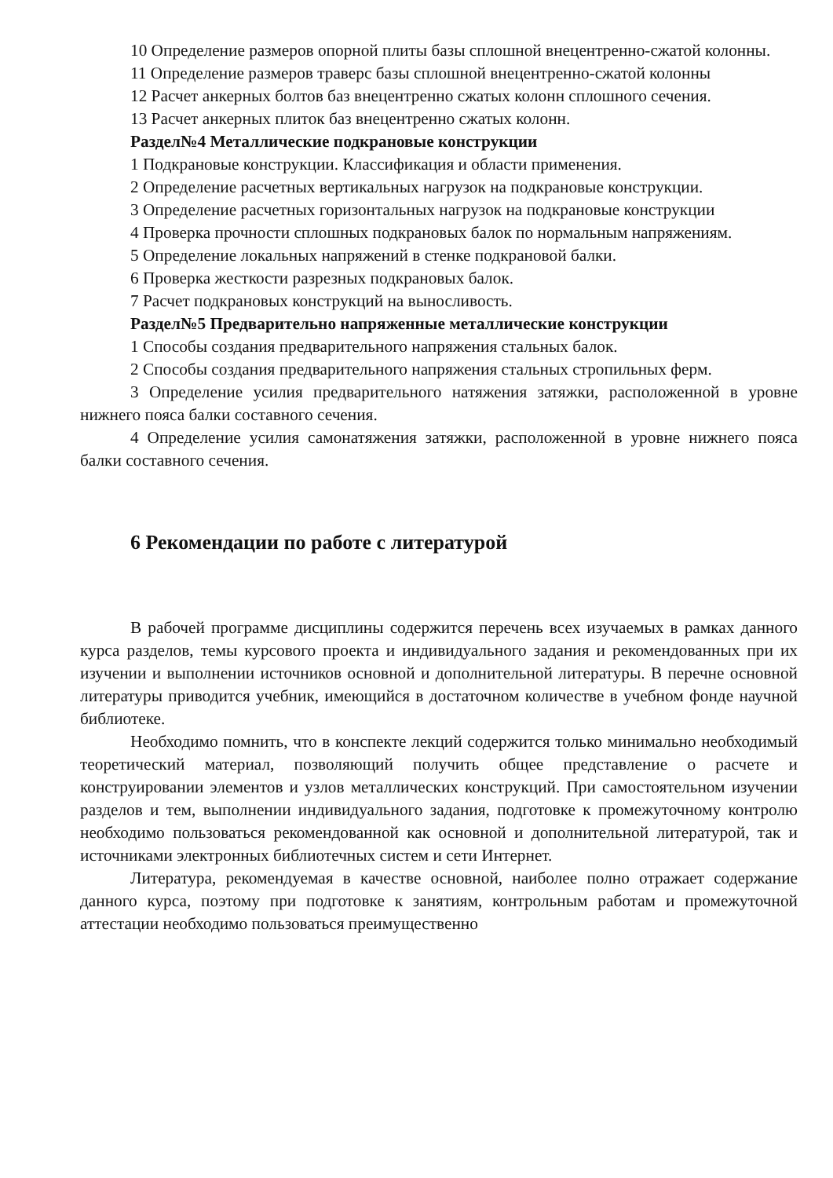10 Определение размеров опорной плиты базы сплошной внецентренно-сжатой колонны.
11 Определение размеров траверс базы сплошной внецентренно-сжатой колонны
12 Расчет анкерных болтов баз внецентренно сжатых колонн сплошного сечения.
13 Расчет анкерных плиток баз внецентренно сжатых колонн.
Раздел№4 Металлические подкрановые конструкции
1 Подкрановые конструкции. Классификация и области применения.
2 Определение расчетных вертикальных нагрузок на подкрановые конструкции.
3 Определение расчетных горизонтальных нагрузок на подкрановые конструкции
4 Проверка прочности сплошных подкрановых балок по нормальным напряжениям.
5 Определение локальных напряжений в стенке подкрановой балки.
6 Проверка жесткости разрезных подкрановых балок.
7 Расчет подкрановых конструкций на выносливость.
Раздел№5 Предварительно напряженные металлические конструкции
1 Способы создания предварительного напряжения стальных балок.
2 Способы создания предварительного напряжения стальных стропильных ферм.
3 Определение усилия предварительного натяжения затяжки, расположенной в уровне нижнего пояса балки составного сечения.
4 Определение усилия самонатяжения затяжки, расположенной в уровне нижнего пояса балки составного сечения.
6 Рекомендации по работе с литературой
В рабочей программе дисциплины содержится перечень всех изучаемых в рамках данного курса разделов, темы курсового проекта и индивидуального задания и рекомендованных при их изучении и выполнении источников основной и дополнительной литературы. В перечне основной литературы приводится учебник, имеющийся в достаточном количестве в учебном фонде научной библиотеке.
Необходимо помнить, что в конспекте лекций содержится только минимально необходимый теоретический материал, позволяющий получить общее представление о расчете и конструировании элементов и узлов металлических конструкций. При самостоятельном изучении разделов и тем, выполнении индивидуального задания, подготовке к промежуточному контролю необходимо пользоваться рекомендованной как основной и дополнительной литературой, так и источниками электронных библиотечных систем и сети Интернет.
Литература, рекомендуемая в качестве основной, наиболее полно отражает содержание данного курса, поэтому при подготовке к занятиям, контрольным работам и промежуточной аттестации необходимо пользоваться преимущественно